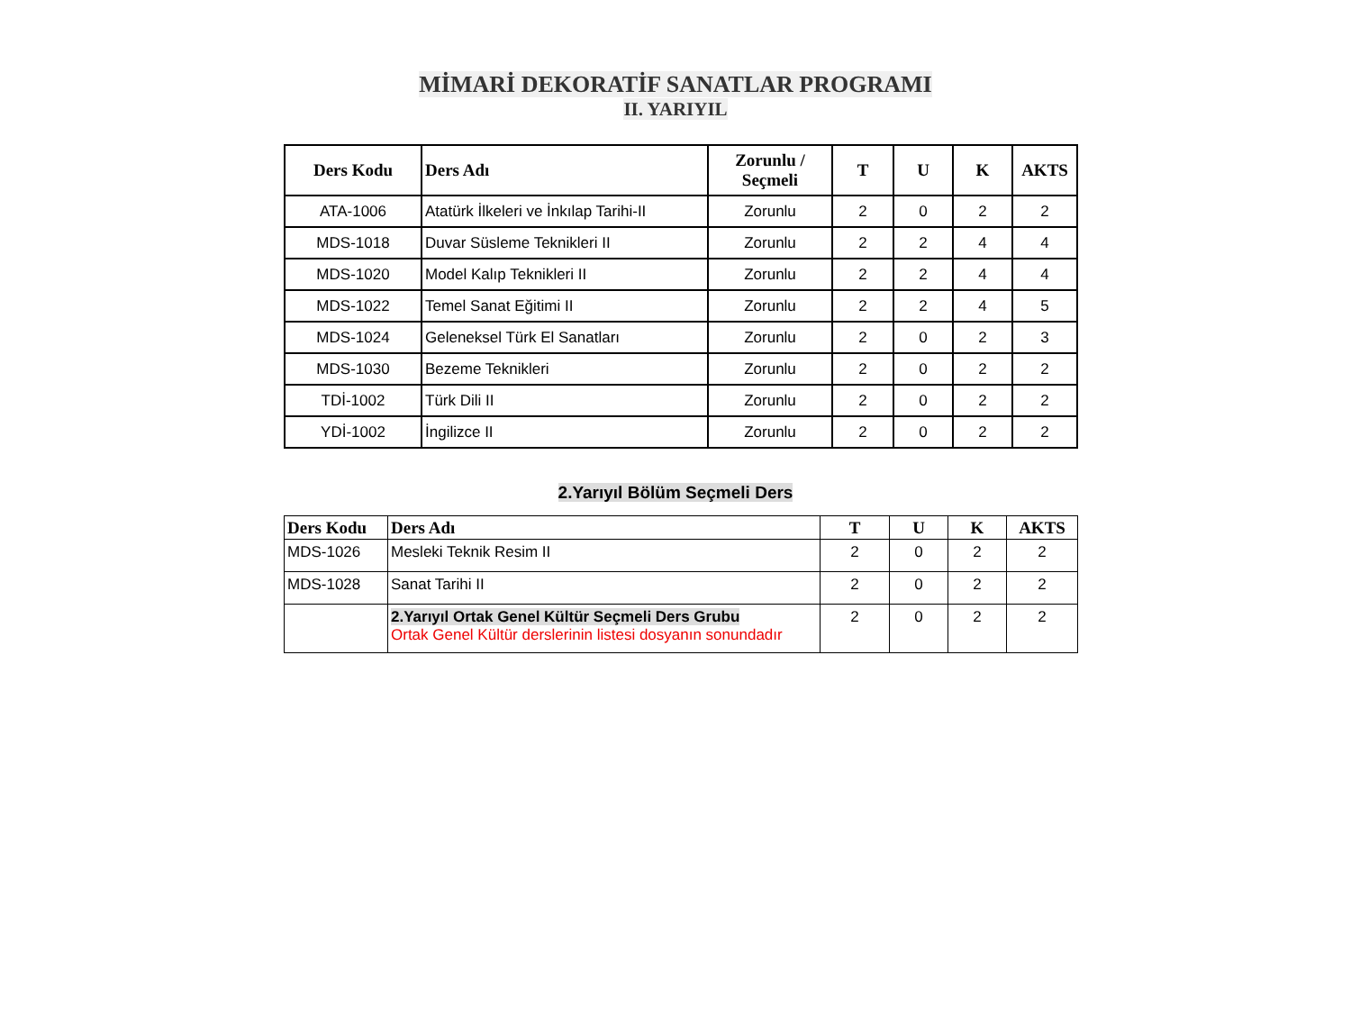MİMARİ DEKORATİF SANATLAR PROGRAMI
II. YARIYIL
| Ders Kodu | Ders Adı | Zorunlu / Seçmeli | T | U | K | AKTS |
| --- | --- | --- | --- | --- | --- | --- |
| ATA-1006 | Atatürk İlkeleri ve İnkılap Tarihi-II | Zorunlu | 2 | 0 | 2 | 2 |
| MDS-1018 | Duvar Süsleme Teknikleri II | Zorunlu | 2 | 2 | 4 | 4 |
| MDS-1020 | Model Kalıp Teknikleri II | Zorunlu | 2 | 2 | 4 | 4 |
| MDS-1022 | Temel Sanat Eğitimi II | Zorunlu | 2 | 2 | 4 | 5 |
| MDS-1024 | Geleneksel Türk El Sanatları | Zorunlu | 2 | 0 | 2 | 3 |
| MDS-1030 | Bezeme Teknikleri | Zorunlu | 2 | 0 | 2 | 2 |
| TDİ-1002 | Türk Dili II | Zorunlu | 2 | 0 | 2 | 2 |
| YDİ-1002 | İngilizce II | Zorunlu | 2 | 0 | 2 | 2 |
2.Yarıyıl Bölüm Seçmeli Ders
| Ders Kodu | Ders Adı | T | U | K | AKTS |
| --- | --- | --- | --- | --- | --- |
| MDS-1026 | Mesleki Teknik Resim II | 2 | 0 | 2 | 2 |
| MDS-1028 | Sanat Tarihi II | 2 | 0 | 2 | 2 |
| | 2.Yarıyıl Ortak Genel Kültür Seçmeli Ders Grubu Ortak Genel Kültür derslerinin listesi dosyanın sonundadır | 2 | 0 | 2 | 2 |